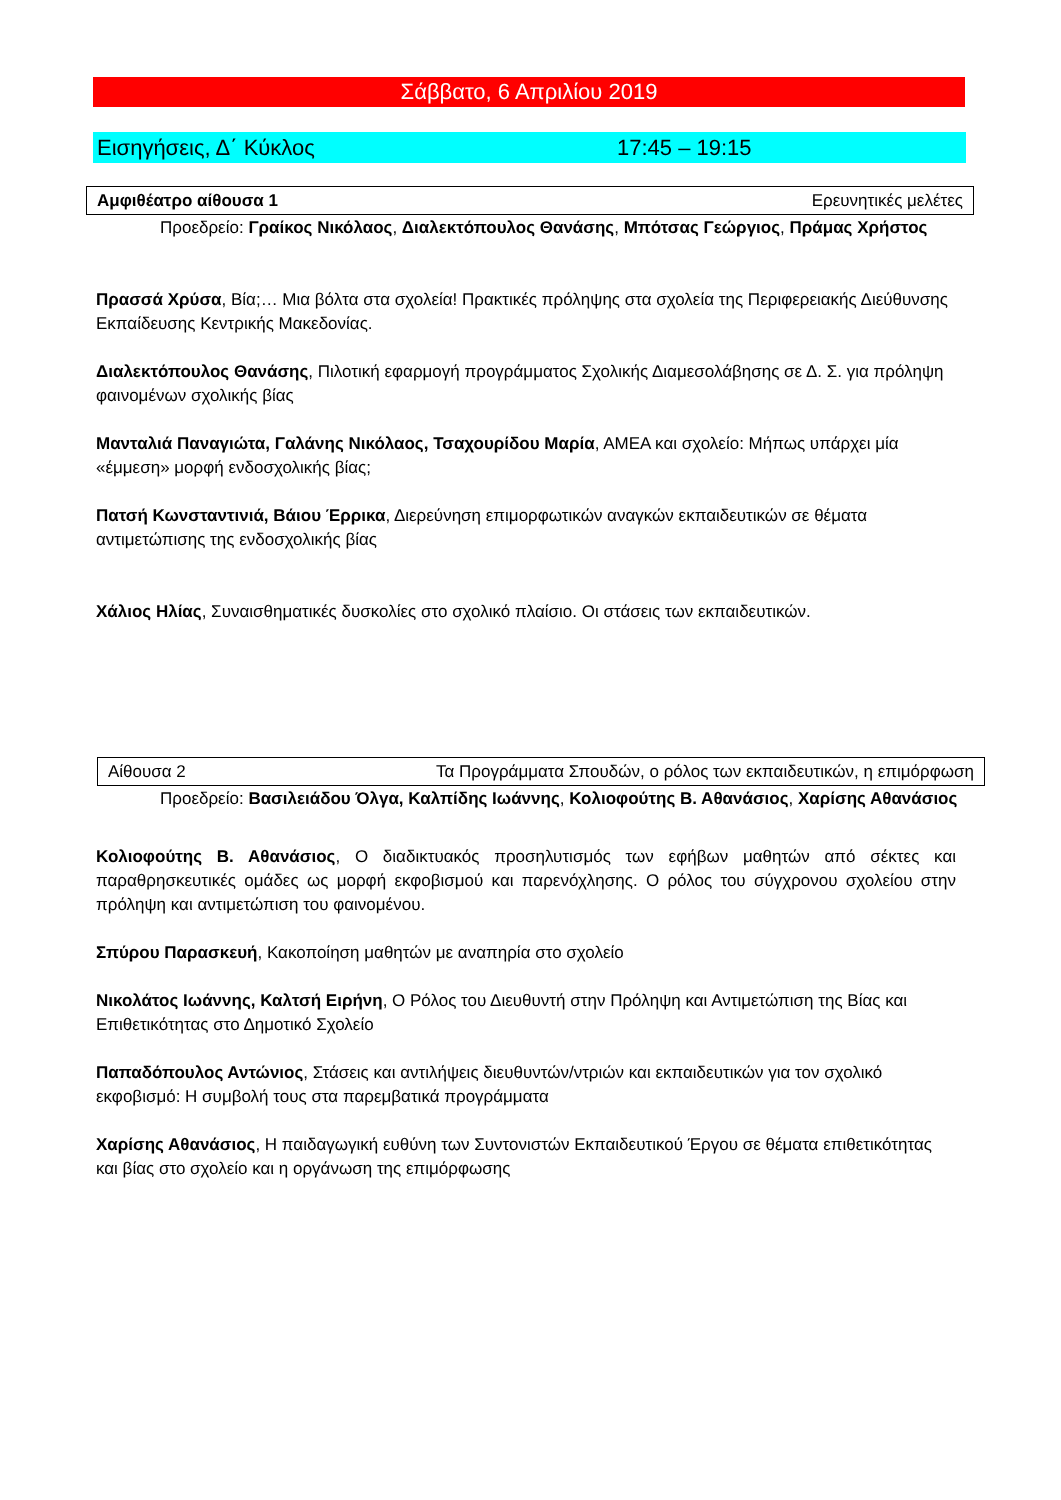Σάββατο, 6 Απριλίου 2019
Εισηγήσεις, Δ΄ Κύκλος 17:45 – 19:15
Αμφιθέατρο αίθουσα 1 Ερευνητικές μελέτες
Προεδρείο: Γραίκος Νικόλαος, Διαλεκτόπουλος Θανάσης, Μπότσας Γεώργιος, Πράμας Χρήστος
Πρασσά Χρύσα, Βία;… Μια βόλτα στα σχολεία! Πρακτικές πρόληψης στα σχολεία της Περιφερειακής Διεύθυνσης Εκπαίδευσης Κεντρικής Μακεδονίας.
Διαλεκτόπουλος Θανάσης, Πιλοτική εφαρμογή προγράμματος Σχολικής Διαμεσολάβησης σε Δ. Σ. για πρόληψη φαινομένων σχολικής βίας
Μανταλιά Παναγιώτα, Γαλάνης Νικόλαος, Τσαχουρίδου Μαρία, ΑΜΕΑ και σχολείο: Μήπως υπάρχει μία «έμμεση» μορφή ενδοσχολικής βίας;
Πατσή Κωνσταντινιά, Βάιου Έρρικα, Διερεύνηση επιμορφωτικών αναγκών εκπαιδευτικών σε θέματα αντιμετώπισης της ενδοσχολικής βίας
Χάλιος Ηλίας, Συναισθηματικές δυσκολίες στο σχολικό πλαίσιο. Οι στάσεις των εκπαιδευτικών.
Αίθουσα 2 Τα Προγράμματα Σπουδών, ο ρόλος των εκπαιδευτικών, η επιμόρφωση
Προεδρείο: Βασιλειάδου Όλγα, Καλπίδης Ιωάννης, Κολιοφούτης Β. Αθανάσιος, Χαρίσης Αθανάσιος
Κολιοφούτης Β. Αθανάσιος, Ο διαδικτυακός προσηλυτισμός των εφήβων μαθητών από σέκτες και παραθρησκευτικές ομάδες ως μορφή εκφοβισμού και παρενόχλησης. Ο ρόλος του σύγχρονου σχολείου στην πρόληψη και αντιμετώπιση του φαινομένου.
Σπύρου Παρασκευή, Κακοποίηση μαθητών με αναπηρία στο σχολείο
Νικολάτος Ιωάννης, Καλτσή Ειρήνη, Ο Ρόλος του Διευθυντή στην Πρόληψη και Αντιμετώπιση της Βίας και Επιθετικότητας στο Δημοτικό Σχολείο
Παπαδόπουλος Αντώνιος, Στάσεις και αντιλήψεις διευθυντών/ντριών και εκπαιδευτικών για τον σχολικό εκφοβισμό: Η συμβολή τους στα παρεμβατικά προγράμματα
Χαρίσης Αθανάσιος, Η παιδαγωγική ευθύνη των Συντονιστών Εκπαιδευτικού Έργου σε θέματα επιθετικότητας και βίας στο σχολείο και η οργάνωση της επιμόρφωσης